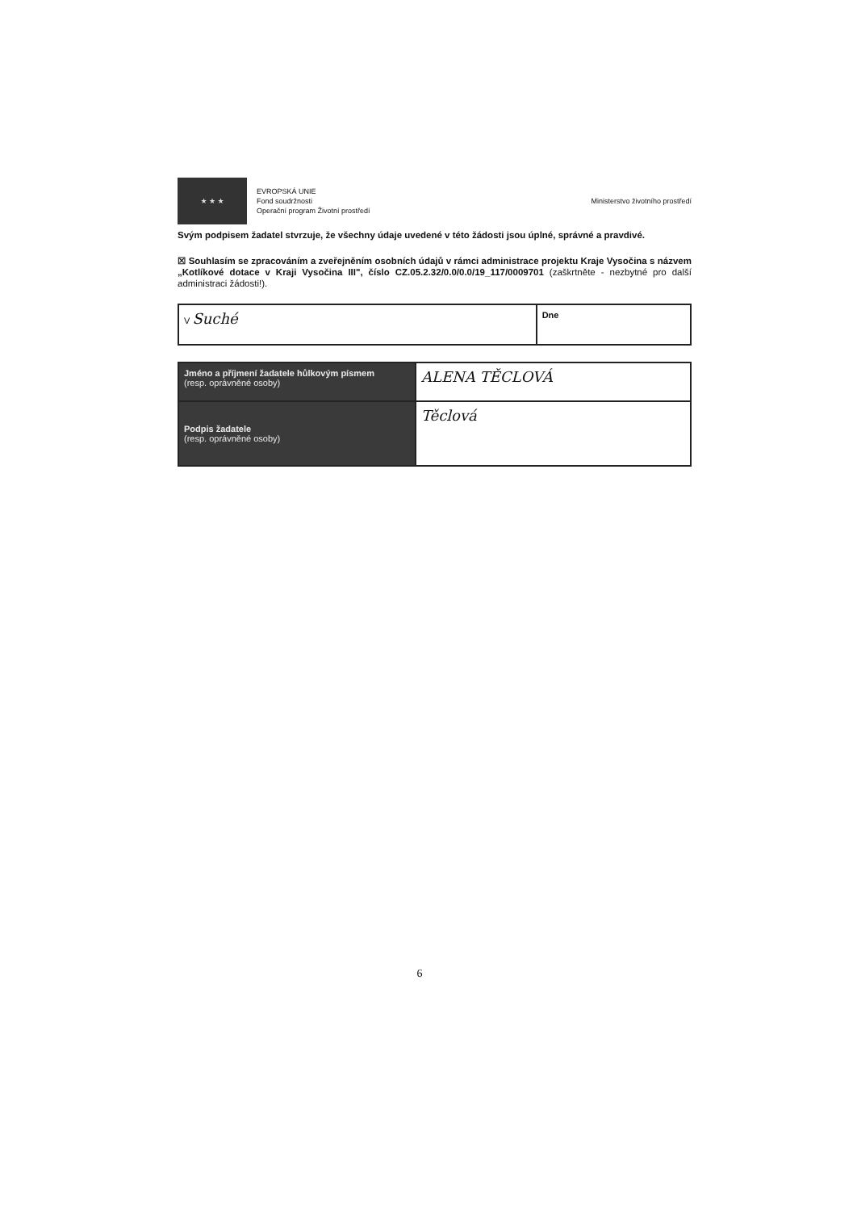★ ★ ★
EVROPSKÁ UNIE
Fond soudržnosti
Operační program Životní prostředí
Ministerstvo životního prostředí
Svým podpisem žadatel stvrzuje, že všechny údaje uvedené v této žádosti jsou úplné, správné a pravdivé.
☒ Souhlasím se zpracováním a zveřejněním osobních údajů v rámci administrace projektu Kraje Vysočina s názvem „Kotlíkové dotace v Kraji Vysočina III", číslo CZ.05.2.32/0.0/0.0/19_117/0009701 (zaškrtněte - nezbytné pro další administraci žádosti!).
| V Suché | Dne |
| Jméno a příjmení žadatele hůlkovým písmem (resp. oprávněné osoby) | ALENA TĚCLOVÁ |
| Podpis žadatele (resp. oprávněné osoby) | Těclová |
6